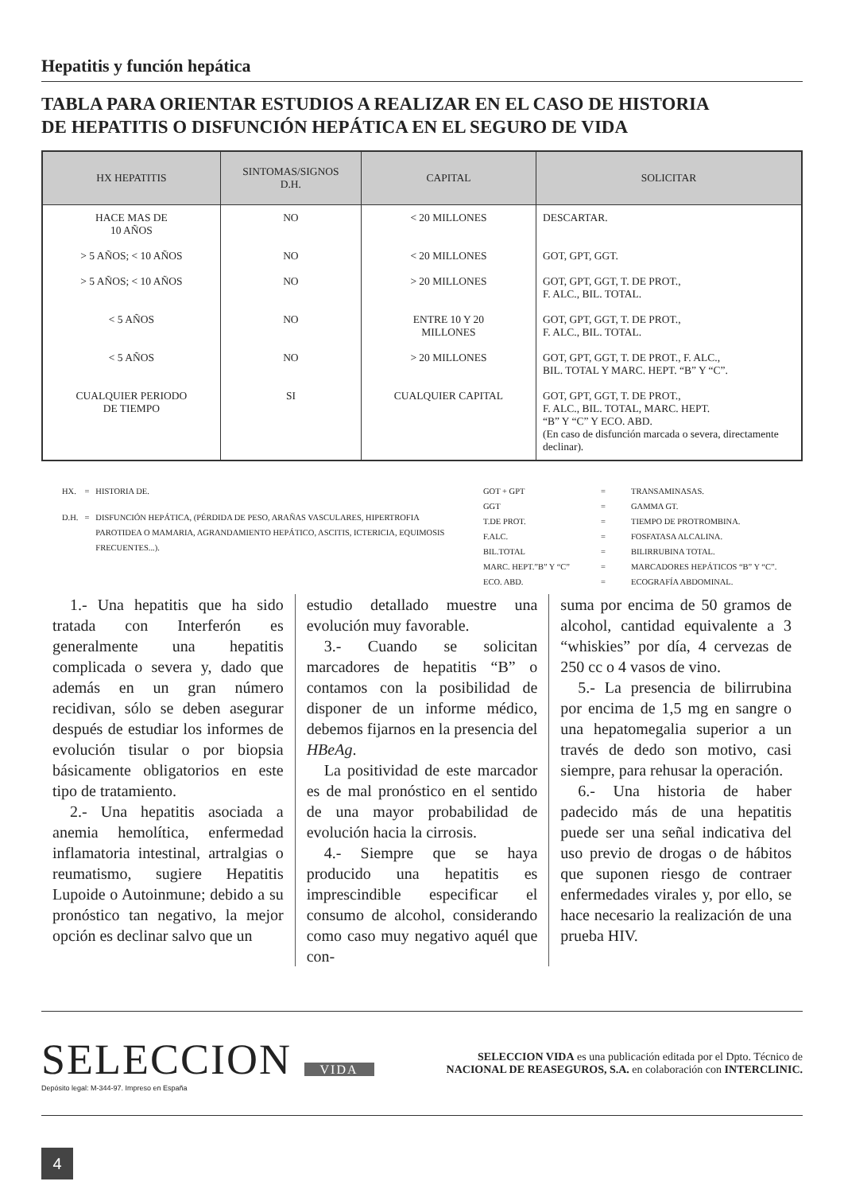Hepatitis y función hepática
TABLA PARA ORIENTAR ESTUDIOS A REALIZAR EN EL CASO DE HISTORIA
DE HEPATITIS O DISFUNCIÓN HEPÁTICA EN EL SEGURO DE VIDA
| HX HEPATITIS | SINTOMAS/SIGNOS D.H. | CAPITAL | SOLICITAR |
| --- | --- | --- | --- |
| HACE MAS DE 10 AÑOS | NO | < 20 MILLONES | DESCARTAR. |
| > 5 AÑOS; < 10 AÑOS | NO | < 20 MILLONES | GOT, GPT, GGT. |
| > 5 AÑOS; < 10 AÑOS | NO | > 20 MILLONES | GOT, GPT, GGT, T. DE PROT., F. ALC., BIL. TOTAL. |
| < 5 AÑOS | NO | ENTRE 10 Y 20 MILLONES | GOT, GPT, GGT, T. DE PROT., F. ALC., BIL. TOTAL. |
| < 5 AÑOS | NO | > 20 MILLONES | GOT, GPT, GGT, T. DE PROT., F. ALC., BIL. TOTAL Y MARC. HEPT. “B” Y “C”. |
| CUALQUIER PERIODO DE TIEMPO | SI | CUALQUIER CAPITAL | GOT, GPT, GGT, T. DE PROT., F. ALC., BIL. TOTAL, MARC. HEPT. “B” Y “C” Y ECO. ABD. (En caso de disfunción marcada o severa, directamente declinar). |
| HX. | = | HISTORIA DE. |
| D.H. | = | DISFUNCIÓN HEPÁTICA, (PÉRDIDA DE PESO, ARAÑAS VASCULARES, HIPERTROFIA PAROTIDEA O MAMARIA, AGRANDAMIENTO HEPÁTICO, ASCITIS, ICTERICIA, EQUIMOSIS FRECUENTES...). |
| GOT + GPT | = | TRANSAMINASAS. |
| GGT | = | GAMMA GT. |
| T.DE PROT. | = | TIEMPO DE PROTROMBINA. |
| F.ALC. | = | FOSFATASA ALCALINA. |
| BIL.TOTAL | = | BILIRRUBINA TOTAL. |
| MARC. HEPT.”B” Y “C” | = | MARCADORES HEPÁTICOS “B” Y “C”. |
| ECO. ABD. | = | ECOGRAFÍA ABDOMINAL. |
1.- Una hepatitis que ha sido tratada con Interferón es generalmente una hepatitis complicada o severa y, dado que además en un gran número recidivan, sólo se deben asegurar después de estudiar los informes de evolución tisular o por biopsia básicamente obligatorios en este tipo de tratamiento.
2.- Una hepatitis asociada a anemia hemolítica, enfermedad inflamatoria intestinal, artralgias o reumatismo, sugiere Hepatitis Lupoide o Autoinmune; debido a su pronóstico tan negativo, la mejor opción es declinar salvo que un
estudio detallado muestre una evolución muy favorable.
3.- Cuando se solicitan marcadores de hepatitis “B” o contamos con la posibilidad de disponer de un informe médico, debemos fijarnos en la presencia del HBeAg.
La positividad de este marcador es de mal pronóstico en el sentido de una mayor probabilidad de evolución hacia la cirrosis.
4.- Siempre que se haya producido una hepatitis es imprescindible especificar el consumo de alcohol, considerando como caso muy negativo aquél que con-
suma por encima de 50 gramos de alcohol, cantidad equivalente a 3 “whiskies” por día, 4 cervezas de 250 cc o 4 vasos de vino.
5.- La presencia de bilirrubina por encima de 1,5 mg en sangre o una hepatomegalia superior a un través de dedo son motivo, casi siempre, para rehusar la operación.
6.- Una historia de haber padecido más de una hepatitis puede ser una señal indicativa del uso previo de drogas o de hábitos que suponen riesgo de contraer enfermedades virales y, por ello, se hace necesario la realización de una prueba HIV.
SELECCION VIDA
Depósito legal: M-344-97. Impreso en España
SELECCION VIDA es una publicación editada por el Dpto. Técnico de
NACIONAL DE REASEGUROS, S.A. en colaboración con INTERCLINIC.
4